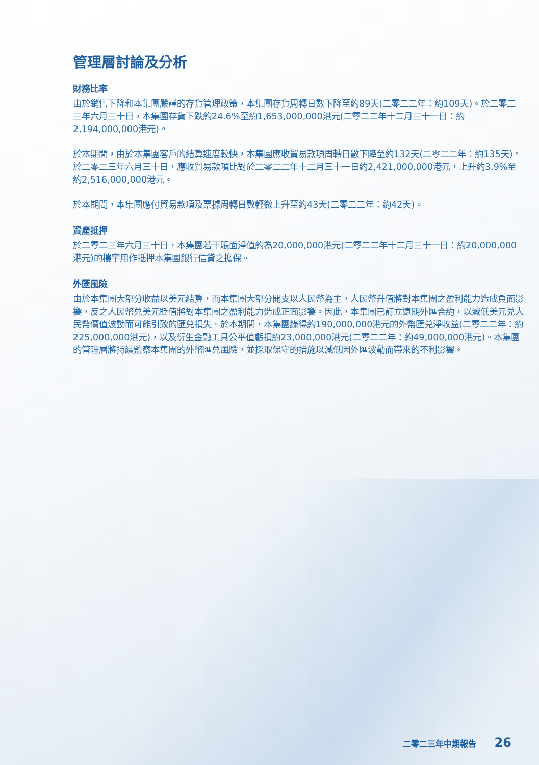管理層討論及分析
財務比率
由於銷售下降和本集團嚴謹的存貨管理政策，本集團存貨周轉日數下降至約89天(二零二二年：約109天)。於二零二三年六月三十日，本集團存貨下跌約24.6%至約1,653,000,000港元(二零二二年十二月三十一日：約2,194,000,000港元)。
於本期間，由於本集團客戶的結算速度較快，本集團應收貿易款項周轉日數下降至約132天(二零二二年：約135天)。於二零二三年六月三十日，應收貿易款項比對於二零二二年十二月三十一日約2,421,000,000港元，上升約3.9%至約2,516,000,000港元。
於本期間，本集團應付貿易款項及票據周轉日數輕微上升至約43天(二零二二年：約42天)。
資產抵押
於二零二三年六月三十日，本集團若干賬面淨值約為20,000,000港元(二零二二年十二月三十一日：約20,000,000港元)的樓宇用作抵押本集團銀行信貸之擔保。
外匯風險
由於本集團大部分收益以美元結算，而本集團大部分開支以人民幣為主，人民幣升值將對本集團之盈利能力造成負面影響，反之人民幣兑美元貶值將對本集團之盈利能力造成正面影響。因此，本集團已訂立遠期外匯合約，以減低美元兑人民幣價值波動而可能引致的匯兑損失。於本期間，本集團錄得約190,000,000港元的外幣匯兑淨收益(二零二二年：約225,000,000港元)，以及衍生金融工具公平值虧損約23,000,000港元(二零二二年：約49,000,000港元)。本集團的管理層將持續監察本集團的外幣匯兑風險，並採取保守的措施以減低因外匯波動而帶來的不利影響。
二零二三年中期報告 26